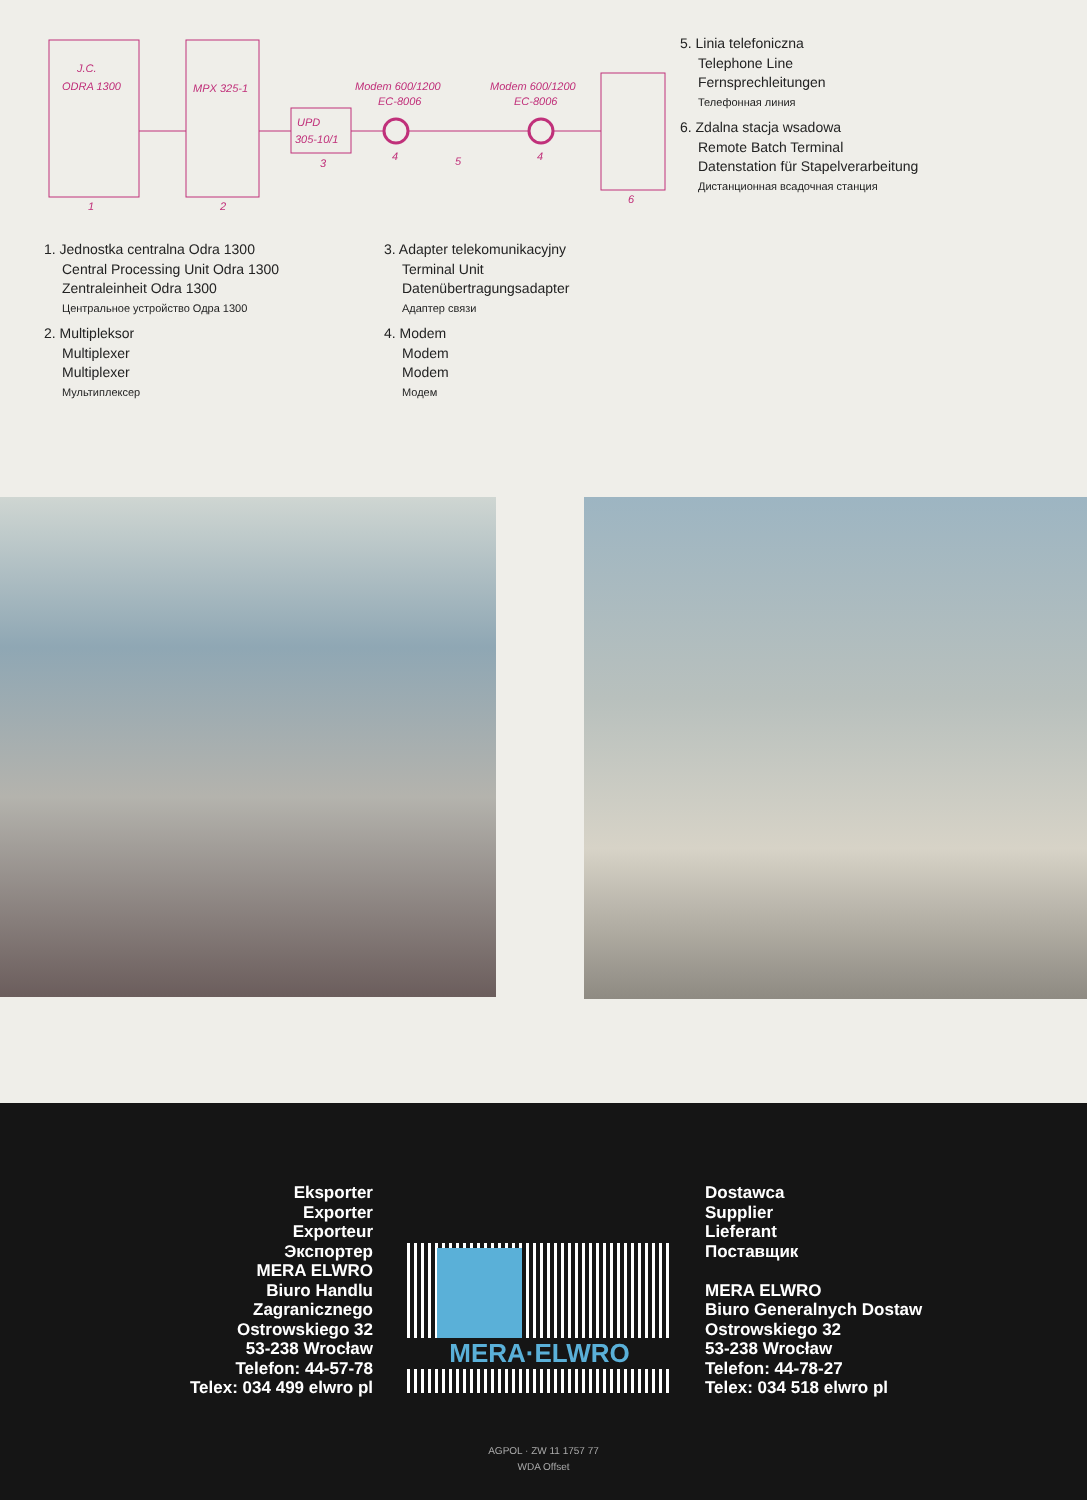J.C.
ODRA 1300
MPX 325-1
UPD
305-10/1
Modem 600/1200
EC-8006
Modem 600/1200
EC-8006
1
2
3
4
4
5
6
5. Linia telefoniczna
Telephone Line
Fernsprechleitungen
Телефонная линия
6. Zdalna stacja wsadowa
Remote Batch Terminal
Datenstation für Stapelverarbeitung
Дистанционная всадочная станция
1. Jednostka centralna Odra 1300
Central Processing Unit Odra 1300
Zentraleinheit Odra 1300
Центральное устройство Одра 1300
2. Multipleksor
Multiplexer
Multiplexer
Мультиплексер
3. Adapter telekomunikacyjny
Terminal Unit
Datenübertragungsadapter
Адаптер связи
4. Modem
Modem
Modem
Модем
Eksporter
Exporter
Exporteur
Экспортер
MERA ELWRO
Biuro Handlu
Zagranicznego
Ostrowskiego 32
53-238 Wrocław
Telefon: 44-57-78
Telex: 034 499 elwro pl
MERA·ELWRO
Dostawca
Supplier
Lieferant
Поставщик
MERA ELWRO
Biuro Generalnych Dostaw
Ostrowskiego 32
53-238 Wrocław
Telefon: 44-78-27
Telex: 034 518 elwro pl
AGPOL · ZW 11 1757 77
WDA Offset